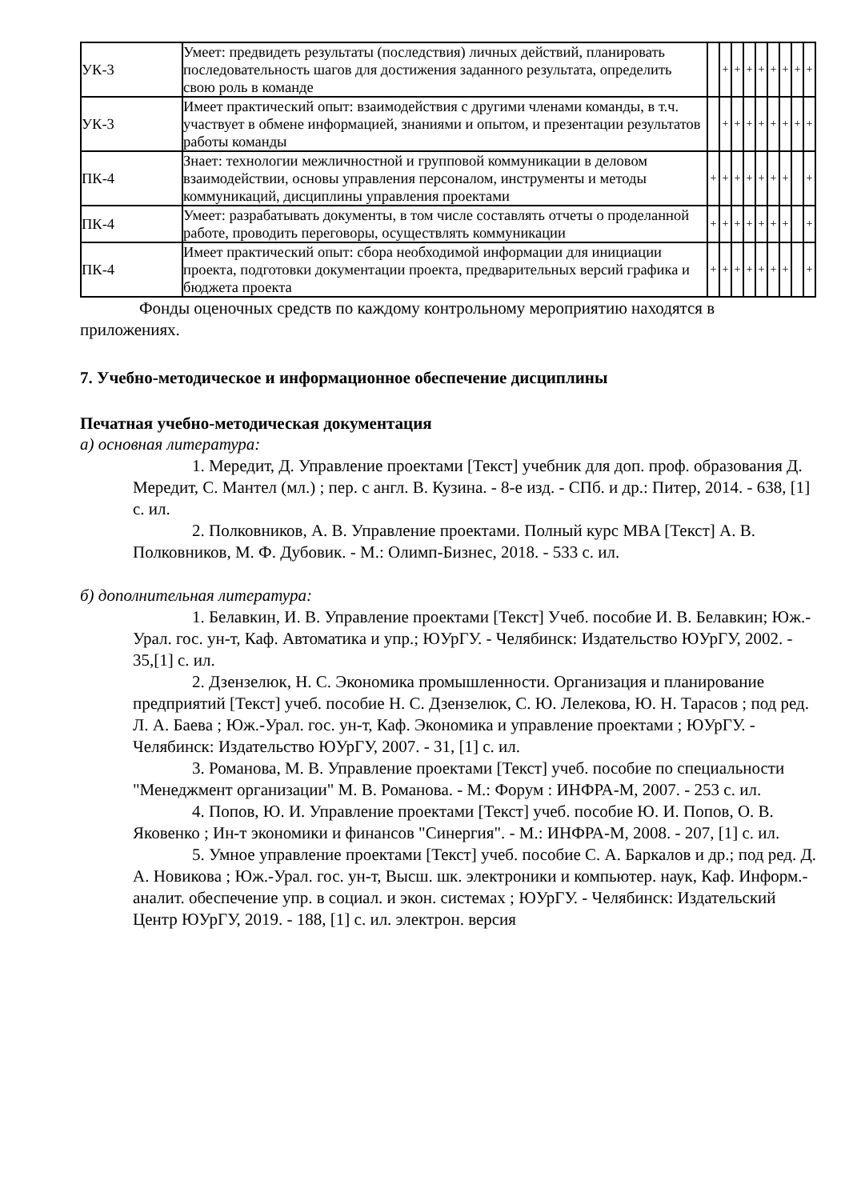| УК-3 | Умеет: предвидеть результаты (последствия) личных действий, планировать последовательность шагов для достижения заданного результата, определить свою роль в команде | | + | + | + | + | + | + | + | + |
| УК-3 | Имеет практический опыт: взаимодействия с другими членами команды, в т.ч. участвует в обмене информацией, знаниями и опытом, и презентации результатов работы команды | | + | + | + | + | + | + | + | + |
| ПК-4 | Знает: технологии межличностной и групповой коммуникации в деловом взаимодействии, основы управления персоналом, инструменты и методы коммуникаций, дисциплины управления проектами | + | + | + | + | + | + | + | | + |
| ПК-4 | Умеет: разрабатывать документы, в том числе составлять отчеты о проделанной работе, проводить переговоры, осуществлять коммуникации | + | + | + | + | + | + | + | | + |
| ПК-4 | Имеет практический опыт: сбора необходимой информации для инициации проекта, подготовки документации проекта, предварительных версий графика и бюджета проекта | + | + | + | + | + | + | + | | + |
Фонды оценочных средств по каждому контрольному мероприятию находятся в приложениях.
7. Учебно-методическое и информационное обеспечение дисциплины
Печатная учебно-методическая документация
а) основная литература:
1. Мередит, Д. Управление проектами [Текст] учебник для доп. проф. образования Д. Мередит, С. Мантел (мл.) ; пер. с англ. В. Кузина. - 8-е изд. - СПб. и др.: Питер, 2014. - 638, [1] с. ил.
2. Полковников, А. В. Управление проектами. Полный курс MBA [Текст] А. В. Полковников, М. Ф. Дубовик. - М.: Олимп-Бизнес, 2018. - 533 с. ил.
б) дополнительная литература:
1. Белавкин, И. В. Управление проектами [Текст] Учеб. пособие И. В. Белавкин; Юж.-Урал. гос. ун-т, Каф. Автоматика и упр.; ЮУрГУ. - Челябинск: Издательство ЮУрГУ, 2002. - 35,[1] с. ил.
2. Дзензелюк, Н. С. Экономика промышленности. Организация и планирование предприятий [Текст] учеб. пособие Н. С. Дзензелюк, С. Ю. Лелекова, Ю. Н. Тарасов ; под ред. Л. А. Баева ; Юж.-Урал. гос. ун-т, Каф. Экономика и управление проектами ; ЮУрГУ. - Челябинск: Издательство ЮУрГУ, 2007. - 31, [1] с. ил.
3. Романова, М. В. Управление проектами [Текст] учеб. пособие по специальности "Менеджмент организации" М. В. Романова. - М.: Форум : ИНФРА-М, 2007. - 253 с. ил.
4. Попов, Ю. И. Управление проектами [Текст] учеб. пособие Ю. И. Попов, О. В. Яковенко ; Ин-т экономики и финансов "Синергия". - М.: ИНФРА-М, 2008. - 207, [1] с. ил.
5. Умное управление проектами [Текст] учеб. пособие С. А. Баркалов и др.; под ред. Д. А. Новикова ; Юж.-Урал. гос. ун-т, Высш. шк. электроники и компьютер. наук, Каф. Информ.-аналит. обеспечение упр. в социал. и экон. системах ; ЮУрГУ. - Челябинск: Издательский Центр ЮУрГУ, 2019. - 188, [1] с. ил. электрон. версия